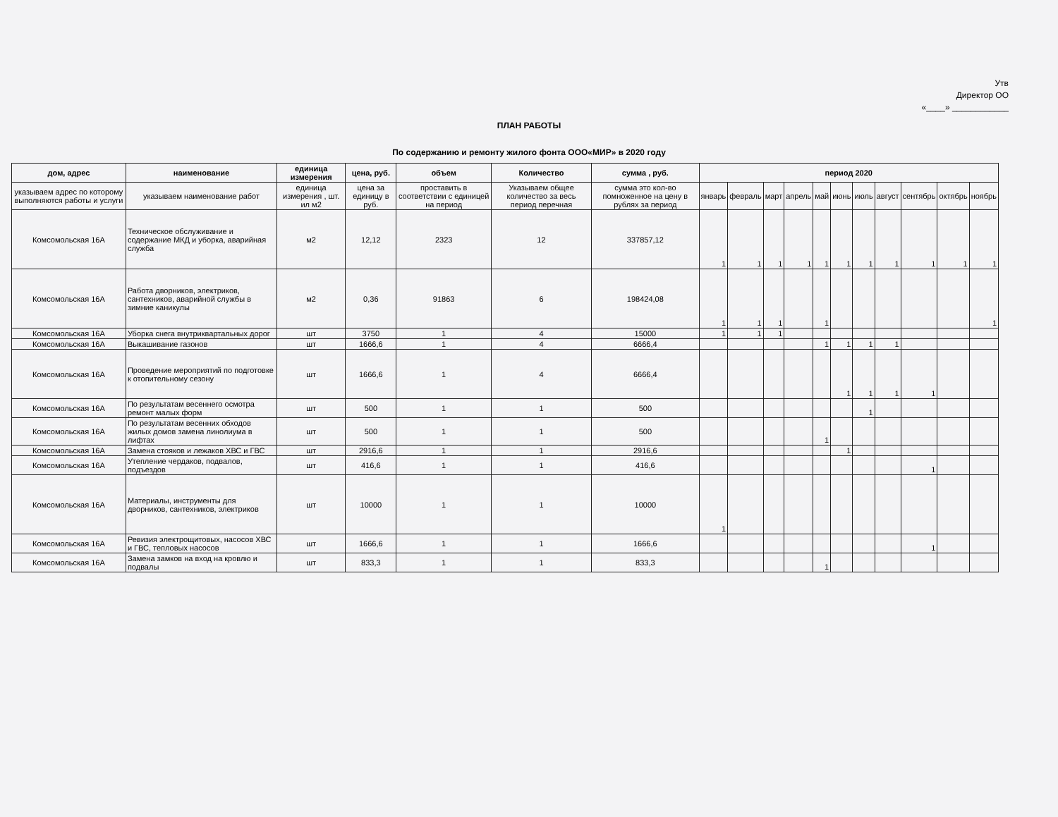Утв
Директор ОО
«____» ____________
ПЛАН РАБОТЫ
По содержанию и ремонту жилого фонта ООО«МИР» в 2020 году
| дом, адрес | наименование | единица измерения | цена, руб. | объем | Количество | сумма , руб. | период 2020 | | | | | | | | | | |
| --- | --- | --- | --- | --- | --- | --- | --- | --- | --- | --- | --- | --- | --- | --- | --- | --- | --- |
| указываем адрес по которому выполняются работы и услуги | указываем наименование работ | единица измерения , шт. ил м2 | цена за единицу в руб. | проставить в соответствии с единицей на период | Указываем общее количество за весь период перечная | сумма это кол-во помноженное на цену в рублях за период | январь | февраль | март | апрель | май | июнь | июль | август | сентябрь | октябрь | ноябрь |
| Комсомольская 16А | Техническое обслуживание и содержание МКД и уборка, аварийная служба | м2 | 12,12 | 2323 | 12 | 337857,12 | 1 | 1 | 1 | 1 | 1 | 1 | 1 | 1 | 1 | 1 | 1 |
| Комсомольская 16А | Работа дворников, электриков, сантехников, аварийной службы в зимние каникулы | м2 | 0,36 | 91863 | 6 | 198424,08 | 1 | 1 | 1 | | 1 | | | | | | 1 |
| Комсомольская 16А | Уборка снега внутриквартальных дорог | шт | 3750 | 1 | 4 | 15000 | 1 | 1 | 1 | | | | | | | | |
| Комсомольская 16А | Выкашивание газонов | шт | 1666,6 | 1 | 4 | 6666,4 | | | | | 1 | 1 | 1 | 1 | | | |
| Комсомольская 16А | Проведение мероприятий по подготовке к отопительному сезону | шт | 1666,6 | 1 | 4 | 6666,4 | | | | | | 1 | 1 | 1 | 1 | | |
| Комсомольская 16А | По результатам весеннего осмотра ремонт малых форм | шт | 500 | 1 | 1 | 500 | | | | | | | 1 | | | | |
| Комсомольская 16А | По результатам весенних обходов жилых домов замена линолиума в лифтах | шт | 500 | 1 | 1 | 500 | | | | | 1 | | | | | | |
| Комсомольская 16А | Замена стояков и лежаков ХВС и ГВС | шт | 2916,6 | 1 | 1 | 2916,6 | | | | | | 1 | | | | | |
| Комсомольская 16А | Утепление чердаков, подвалов, подъездов | шт | 416,6 | 1 | 1 | 416,6 | | | | | | | | | 1 | | |
| Комсомольская 16А | Материалы, инструменты для дворников, сантехников, электриков | шт | 10000 | 1 | 1 | 10000 | 1 | | | | | | | | | | |
| Комсомольская 16А | Ревизия электрощитовых, насосов ХВС и ГВС, тепловых насосов | шт | 1666,6 | 1 | 1 | 1666,6 | | | | | | | | | 1 | | |
| Комсомольская 16А | Замена замков на вход на кровлю и подвалы | шт | 833,3 | 1 | 1 | 833,3 | | | | | 1 | | | | | | |